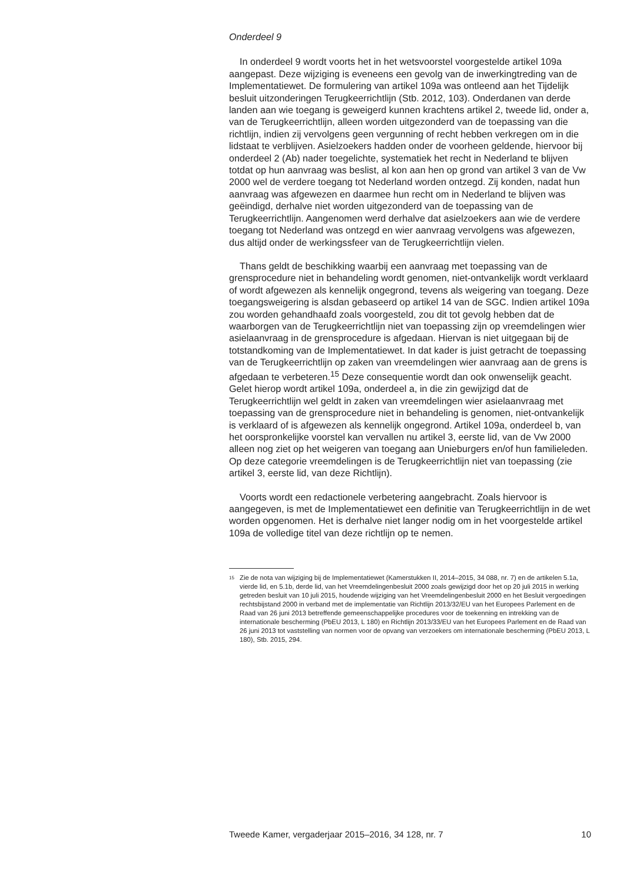Onderdeel 9
In onderdeel 9 wordt voorts het in het wetsvoorstel voorgestelde artikel 109a aangepast. Deze wijziging is eveneens een gevolg van de inwerkingtreding van de Implementatiewet. De formulering van artikel 109a was ontleend aan het Tijdelijk besluit uitzonderingen Terugkeerrichtlijn (Stb. 2012, 103). Onderdanen van derde landen aan wie toegang is geweigerd kunnen krachtens artikel 2, tweede lid, onder a, van de Terugkeerrichtlijn, alleen worden uitgezonderd van de toepassing van die richtlijn, indien zij vervolgens geen vergunning of recht hebben verkregen om in die lidstaat te verblijven. Asielzoekers hadden onder de voorheen geldende, hiervoor bij onderdeel 2 (Ab) nader toegelichte, systematiek het recht in Nederland te blijven totdat op hun aanvraag was beslist, al kon aan hen op grond van artikel 3 van de Vw 2000 wel de verdere toegang tot Nederland worden ontzegd. Zij konden, nadat hun aanvraag was afgewezen en daarmee hun recht om in Nederland te blijven was geëindigd, derhalve niet worden uitgezonderd van de toepassing van de Terugkeerrichtlijn. Aangenomen werd derhalve dat asielzoekers aan wie de verdere toegang tot Nederland was ontzegd en wier aanvraag vervolgens was afgewezen, dus altijd onder de werkingssfeer van de Terugkeerrichtlijn vielen.
Thans geldt de beschikking waarbij een aanvraag met toepassing van de grensprocedure niet in behandeling wordt genomen, niet-ontvankelijk wordt verklaard of wordt afgewezen als kennelijk ongegrond, tevens als weigering van toegang. Deze toegangsweigering is alsdan gebaseerd op artikel 14 van de SGC. Indien artikel 109a zou worden gehandhaafd zoals voorgesteld, zou dit tot gevolg hebben dat de waarborgen van de Terugkeerrichtlijn niet van toepassing zijn op vreemdelingen wier asielaanvraag in de grensprocedure is afgedaan. Hiervan is niet uitgegaan bij de totstandkoming van de Implementatiewet. In dat kader is juist getracht de toepassing van de Terugkeerrichtlijn op zaken van vreemdelingen wier aanvraag aan de grens is afgedaan te verbeteren.<sup>15</sup> Deze consequentie wordt dan ook onwenselijk geacht. Gelet hierop wordt artikel 109a, onderdeel a, in die zin gewijzigd dat de Terugkeerrichtlijn wel geldt in zaken van vreemdelingen wier asielaanvraag met toepassing van de grensprocedure niet in behandeling is genomen, niet-ontvankelijk is verklaard of is afgewezen als kennelijk ongegrond. Artikel 109a, onderdeel b, van het oorspronkelijke voorstel kan vervallen nu artikel 3, eerste lid, van de Vw 2000 alleen nog ziet op het weigeren van toegang aan Unieburgers en/of hun familieleden. Op deze categorie vreemdelingen is de Terugkeerrichtlijn niet van toepassing (zie artikel 3, eerste lid, van deze Richtlijn).
Voorts wordt een redactionele verbetering aangebracht. Zoals hiervoor is aangegeven, is met de Implementatiewet een definitie van Terugkeerrichtlijn in de wet worden opgenomen. Het is derhalve niet langer nodig om in het voorgestelde artikel 109a de volledige titel van deze richtlijn op te nemen.
<sup>15</sup>
Zie de nota van wijziging bij de Implementatiewet (Kamerstukken II, 2014–2015, 34 088, nr. 7) en de artikelen 5.1a, vierde lid, en 5.1b, derde lid, van het Vreemdelingenbesluit 2000 zoals gewijzigd door het op 20 juli 2015 in werking getreden besluit van 10 juli 2015, houdende wijziging van het Vreemdelingenbesluit 2000 en het Besluit vergoedingen rechtsbijstand 2000 in verband met de implementatie van Richtlijn 2013/32/EU van het Europees Parlement en de Raad van 26 juni 2013 betreffende gemeenschappelijke procedures voor de toekenning en intrekking van de internationale bescherming (PbEU 2013, L 180) en Richtlijn 2013/33/EU van het Europees Parlement en de Raad van 26 juni 2013 tot vaststelling van normen voor de opvang van verzoekers om internationale bescherming (PbEU 2013, L 180), Stb. 2015, 294.
Tweede Kamer, vergaderjaar 2015–2016, 34 128, nr. 7 10